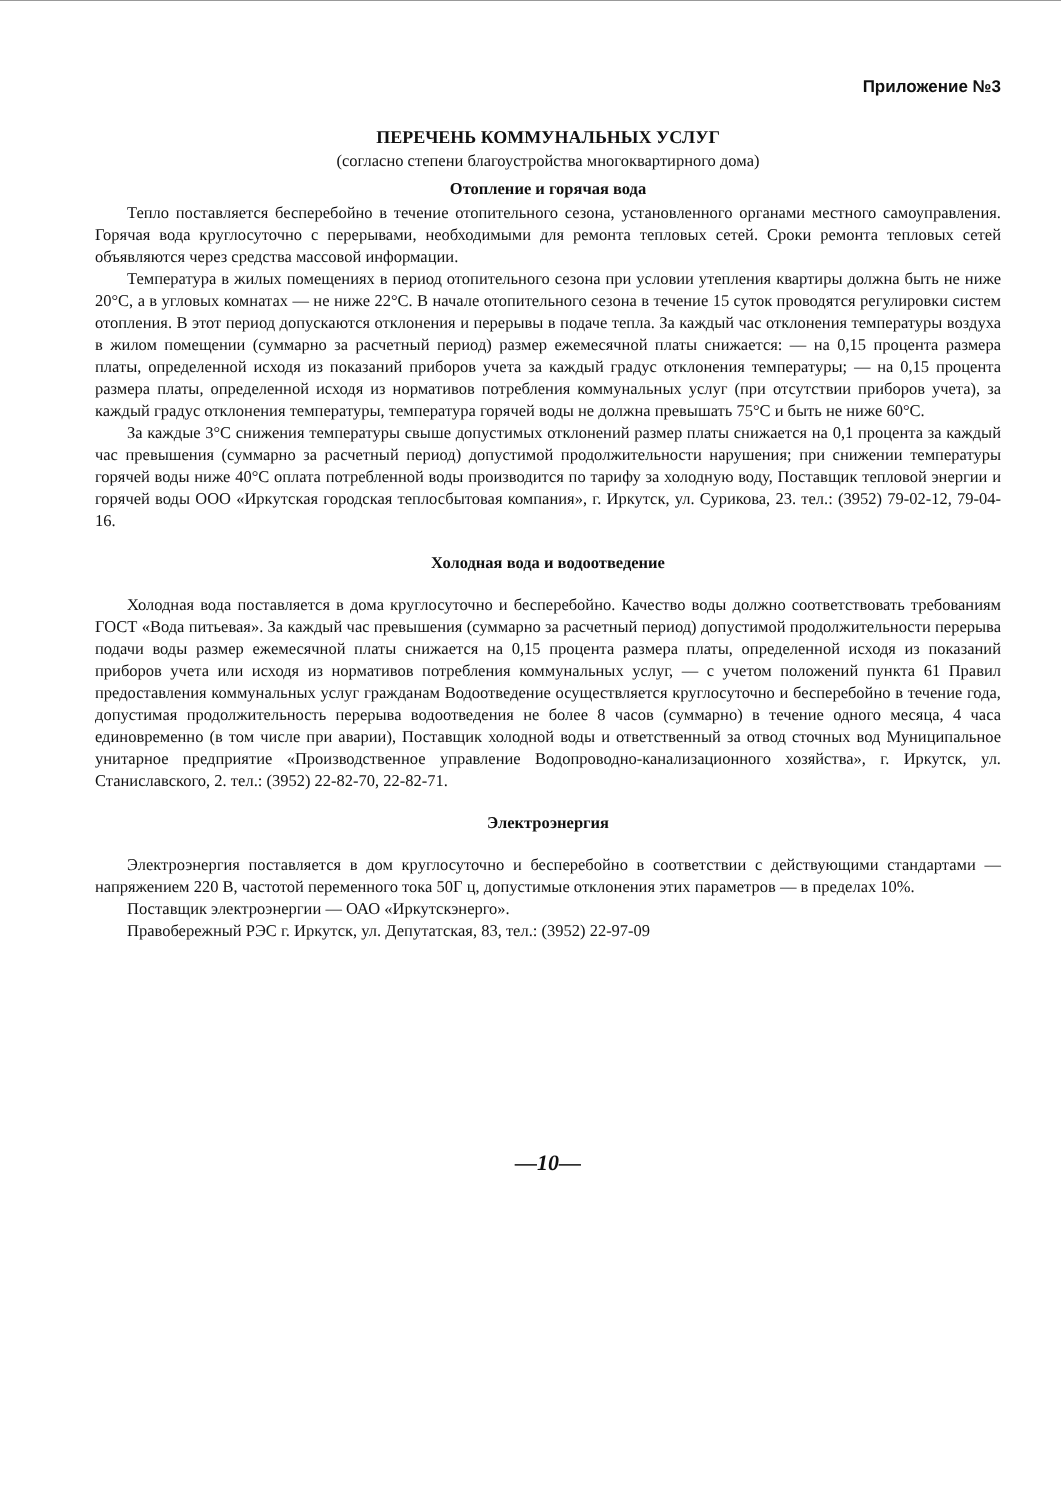Приложение №3
ПЕРЕЧЕНЬ КОММУНАЛЬНЫХ УСЛУГ
(согласно степени благоустройства многоквартирного дома)
Отопление и горячая вода
Тепло поставляется бесперебойно в течение отопительного сезона, установленного органами местного самоуправления. Горячая вода круглосуточно с перерывами, необходимыми для ремонта тепловых сетей. Сроки ремонта тепловых сетей объявляются через средства массовой информации.
Температура в жилых помещениях в период отопительного сезона при условии утепления квартиры должна быть не ниже 20°С, а в угловых комнатах — не ниже 22°С. В начале отопительного сезона в течение 15 суток проводятся регулировки систем отопления. В этот период допускаются отклонения и перерывы в подаче тепла. За каждый час отклонения температуры воздуха в жилом помещении (суммарно за расчетный период) размер ежемесячной платы снижается: — на 0,15 процента размера платы, определенной исходя из показаний приборов учета за каждый градус отклонения температуры; — на 0,15 процента размера платы, определенной исходя из нормативов потребления коммунальных услуг (при отсутствии приборов учета), за каждый градус отклонения температуры, температура горячей воды не должна превышать 75°С и быть не ниже 60°С.
За каждые 3°С снижения температуры свыше допустимых отклонений размер платы снижается на 0,1 процента за каждый час превышения (суммарно за расчетный период) допустимой продолжительности нарушения; при снижении температуры горячей воды ниже 40°С оплата потребленной воды производится по тарифу за холодную воду, Поставщик тепловой энергии и горячей воды ООО «Иркутская городская теплосбытовая компания», г. Иркутск, ул. Сурикова, 23. тел.: (3952) 79-02-12, 79-04-16.
Холодная вода и водоотведение
Холодная вода поставляется в дома круглосуточно и бесперебойно. Качество воды должно соответствовать требованиям ГОСТ «Вода питьевая». За каждый час превышения (суммарно за расчетный период) допустимой продолжительности перерыва подачи воды размер ежемесячной платы снижается на 0,15 процента размера платы, определенной исходя из показаний приборов учета или исходя из нормативов потребления коммунальных услуг, — с учетом положений пункта 61 Правил предоставления коммунальных услуг гражданам Водоотведение осуществляется круглосуточно и бесперебойно в течение года, допустимая продолжительность перерыва водоотведения не более 8 часов (суммарно) в течение одного месяца, 4 часа единовременно (в том числе при аварии), Поставщик холодной воды и ответственный за отвод сточных вод Муниципальное унитарное предприятие «Производственное управление Водопроводно-канализационного хозяйства», г. Иркутск, ул. Станиславского, 2. тел.: (3952) 22-82-70, 22-82-71.
Электроэнергия
Электроэнергия поставляется в дом круглосуточно и бесперебойно в соответствии с действующими стандартами — напряжением 220 В, частотой переменного тока 50Г ц, допустимые отклонения этих параметров — в пределах 10%.
Поставщик электроэнергии — ОАО «Иркутскэнерго».
Правобережный РЭС г. Иркутск, ул. Депутатская, 83, тел.: (3952) 22-97-09
—10—